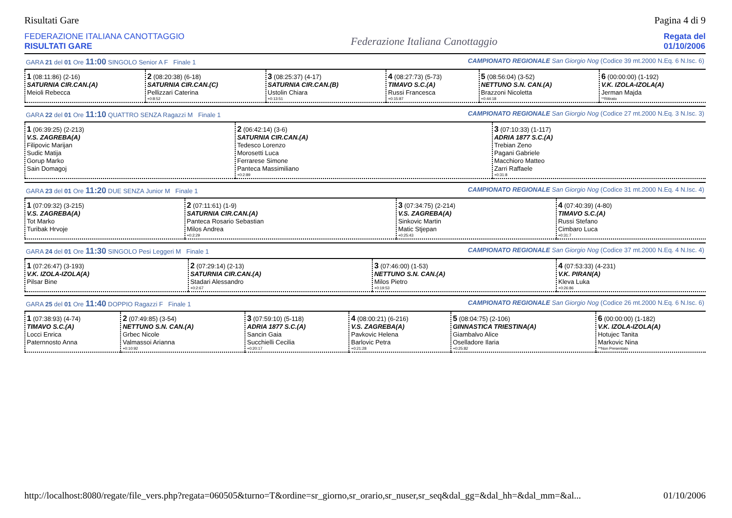Risultati Gare Pagina 4 di 9
FEDERAZIONE ITALIANA CANOTTAGGIO
RISULTATI GARE
Federazione Italiana Canottaggio
Regata del
01/10/2006
GARA 21 del 01 Ore 11:00 SINGOLO Senior A F Finale 1 CAMPIONATO REGIONALE San Giorgio Nog (Codice 39 mt.2000 N.Eq. 6 N.Isc. 6)
| 1 (08:11:86) (2-16) SATURNIA CIR.CAN.(A) Meioli Rebecca | 2 (08:20:38) (6-18) SATURNIA CIR.CAN.(C) Pellizzari Caterina +0:8:52 | 3 (08:25:37) (4-17) SATURNIA CIR.CAN.(B) Ustolin Chiara +0:13:51 | 4 (08:27:73) (5-73) TIMAVO S.C.(A) Russi Francesca +0:15:87 | 5 (08:56:04) (3-52) NETTUNO S.N. CAN.(A) Brazzoni Nicoletta +0:44:18 | 6 (00:00:00) (1-192) V.K. IZOLA-IZOLA(A) Jerman Majda **Ritirato |
GARA 22 del 01 Ore 11:10 QUATTRO SENZA Ragazzi M Finale 1 CAMPIONATO REGIONALE San Giorgio Nog (Codice 27 mt.2000 N.Eq. 3 N.Isc. 3)
| 1 (06:39:25) (2-213) V.S. ZAGREBA(A) Filipovic Marijan Sudic Matija Gorup Marko Sain Domagoj | 2 (06:42:14) (3-6) SATURNIA CIR.CAN.(A) Tedesco Lorenzo Morosetti Luca Ferrarese Simone Panteca Massimiliano +0:2:89 | 3 (07:10:33) (1-117) ADRIA 1877 S.C.(A) Trebian Zeno Pagani Gabriele Macchioro Matteo Zarri Raffaele +0:31:8 |
GARA 23 del 01 Ore 11:20 DUE SENZA Junior M Finale 1 CAMPIONATO REGIONALE San Giorgio Nog (Codice 31 mt.2000 N.Eq. 4 N.Isc. 4)
| 1 (07:09:32) (3-215) V.S. ZAGREBA(A) Tot Marko Turibak Hrvoje | 2 (07:11:61) (1-9) SATURNIA CIR.CAN.(A) Panteca Rosario Sebastian Milos Andrea +0:2:29 | 3 (07:34:75) (2-214) V.S. ZAGREBA(A) Sinkovic Martin Matic Stjepan +0:25:43 | 4 (07:40:39) (4-80) TIMAVO S.C.(A) Russi Stefano Cimbaro Luca +0:31:7 |
GARA 24 del 01 Ore 11:30 SINGOLO Pesi Leggeri M Finale 1 CAMPIONATO REGIONALE San Giorgio Nog (Codice 37 mt.2000 N.Eq. 4 N.Isc. 4)
| 1 (07:26:47) (3-193) V.K. IZOLA-IZOLA(A) Pilsar Bine | 2 (07:29:14) (2-13) SATURNIA CIR.CAN.(A) Stadari Alessandro +0:2:67 | 3 (07:46:00) (1-53) NETTUNO S.N. CAN.(A) Milos Pietro +0:19:53 | 4 (07:53:33) (4-231) V.K. PIRAN(A) Kleva Luka +0:26:86 |
GARA 25 del 01 Ore 11:40 DOPPIO Ragazzi F Finale 1 CAMPIONATO REGIONALE San Giorgio Nog (Codice 26 mt.2000 N.Eq. 6 N.Isc. 6)
| 1 (07:38:93) (4-74) TIMAVO S.C.(A) Locci Enrica Paternnosto Anna | 2 (07:49:85) (3-54) NETTUNO S.N. CAN.(A) Grbec Nicole Valmassoi Arianna +0:10:92 | 3 (07:59:10) (5-118) ADRIA 1877 S.C.(A) Sancin Gaia Succhielli Cecilia +0:20:17 | 4 (08:00:21) (6-216) V.S. ZAGREBA(A) Pavkovic Helena Barlovic Petra +0:21:28 | 5 (08:04:75) (2-106) GINNASTICA TRIESTINA(A) Giambalvo Alice Oselladore Ilaria +0:25:82 | 6 (00:00:00) (1-182) V.K. IZOLA-IZOLA(A) Hotujec Tanita Markovic Nina **Non Presentato |
http://localhost:8080/regate/file_vers.php?regata=060505&turno=T&ordine=sr_giorno,sr_orario,sr_nuser,sr_seq&dal_gg=&dal_hh=&dal_mm=&al... 01/10/2006